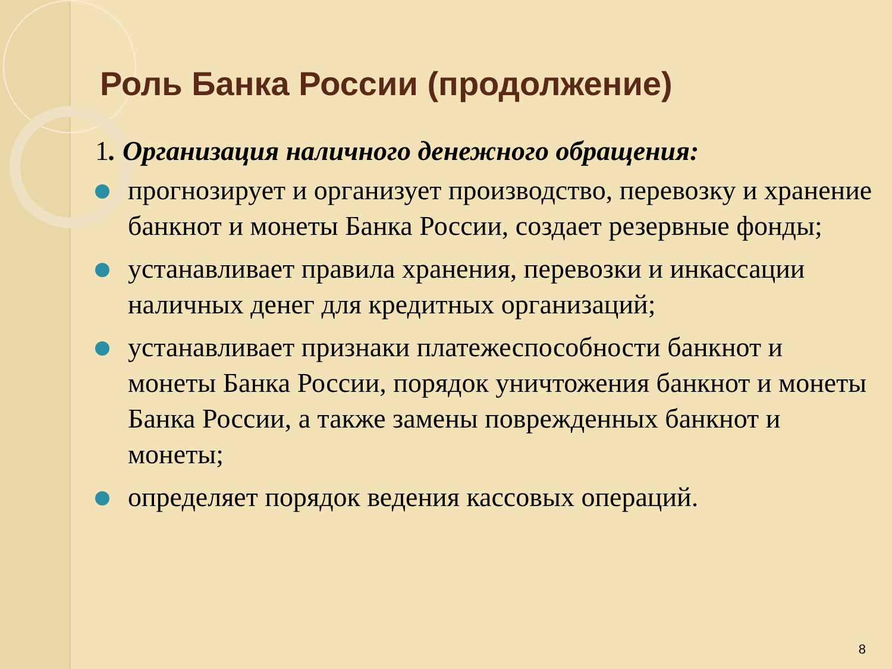Роль Банка России (продолжение)
1. Организация наличного денежного обращения:
прогнозирует и организует производство, перевозку и хранение банкнот и монеты Банка России, создает резервные фонды;
устанавливает правила хранения, перевозки и инкассации наличных денег для кредитных организаций;
устанавливает признаки платежеспособности банкнот и монеты Банка России, порядок уничтожения банкнот и монеты Банка России, а также замены поврежденных банкнот и монеты;
определяет порядок ведения кассовых операций.
8